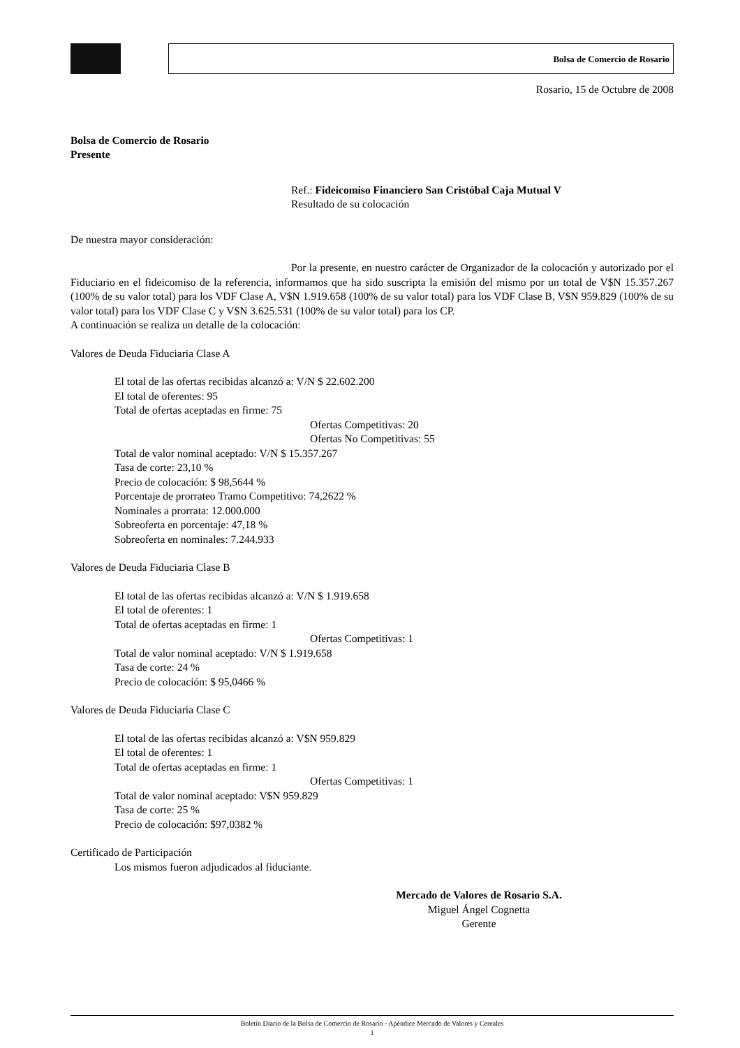Bolsa de Comercio de Rosario
Rosario, 15 de Octubre de 2008
Bolsa de Comercio de Rosario
Presente
Ref.: Fideicomiso Financiero San Cristóbal Caja Mutual V
Resultado de su colocación
De nuestra mayor consideración:
Por la presente, en nuestro carácter de Organizador de la colocación y autorizado por el Fiduciario en el fideicomiso de la referencia, informamos que ha sido suscripta la emisión del mismo por un total de V$N 15.357.267 (100% de su valor total) para los VDF Clase A, V$N 1.919.658 (100% de su valor total) para los VDF Clase B, V$N 959.829 (100% de su valor total) para los VDF Clase C y V$N 3.625.531 (100% de su valor total) para los CP.
A continuación se realiza un detalle de la colocación:
Valores de Deuda Fiduciaria Clase A
El total de las ofertas recibidas alcanzó a: V/N $ 22.602.200
El total de oferentes: 95
Total de ofertas aceptadas en firme: 75
Ofertas Competitivas: 20
Ofertas No Competitivas: 55
Total de valor nominal aceptado: V/N $ 15.357.267
Tasa de corte: 23,10 %
Precio de colocación: $ 98,5644 %
Porcentaje de prorrateo Tramo Competitivo: 74,2622 %
Nominales a prorrata: 12.000.000
Sobreoferta en porcentaje: 47,18 %
Sobreoferta en nominales: 7.244.933
Valores de Deuda Fiduciaria Clase B
El total de las ofertas recibidas alcanzó a: V/N $ 1.919.658
El total de oferentes: 1
Total de ofertas aceptadas en firme: 1
Ofertas Competitivas: 1
Total de valor nominal aceptado: V/N $ 1.919.658
Tasa de corte: 24 %
Precio de colocación: $ 95,0466 %
Valores de Deuda Fiduciaria Clase C
El total de las ofertas recibidas alcanzó a: V$N 959.829
El total de oferentes: 1
Total de ofertas aceptadas en firme: 1
Ofertas Competitivas: 1
Total de valor nominal aceptado: V$N 959.829
Tasa de corte: 25 %
Precio de colocación: $97,0382 %
Certificado de Participación
Los mismos fueron adjudicados al fiduciante.
Mercado de Valores de Rosario S.A.
Miguel Ángel Cognetta
Gerente
Boletín Diario de la Bolsa de Comercio de Rosario - Apéndice Mercado de Valores y Cereales
1